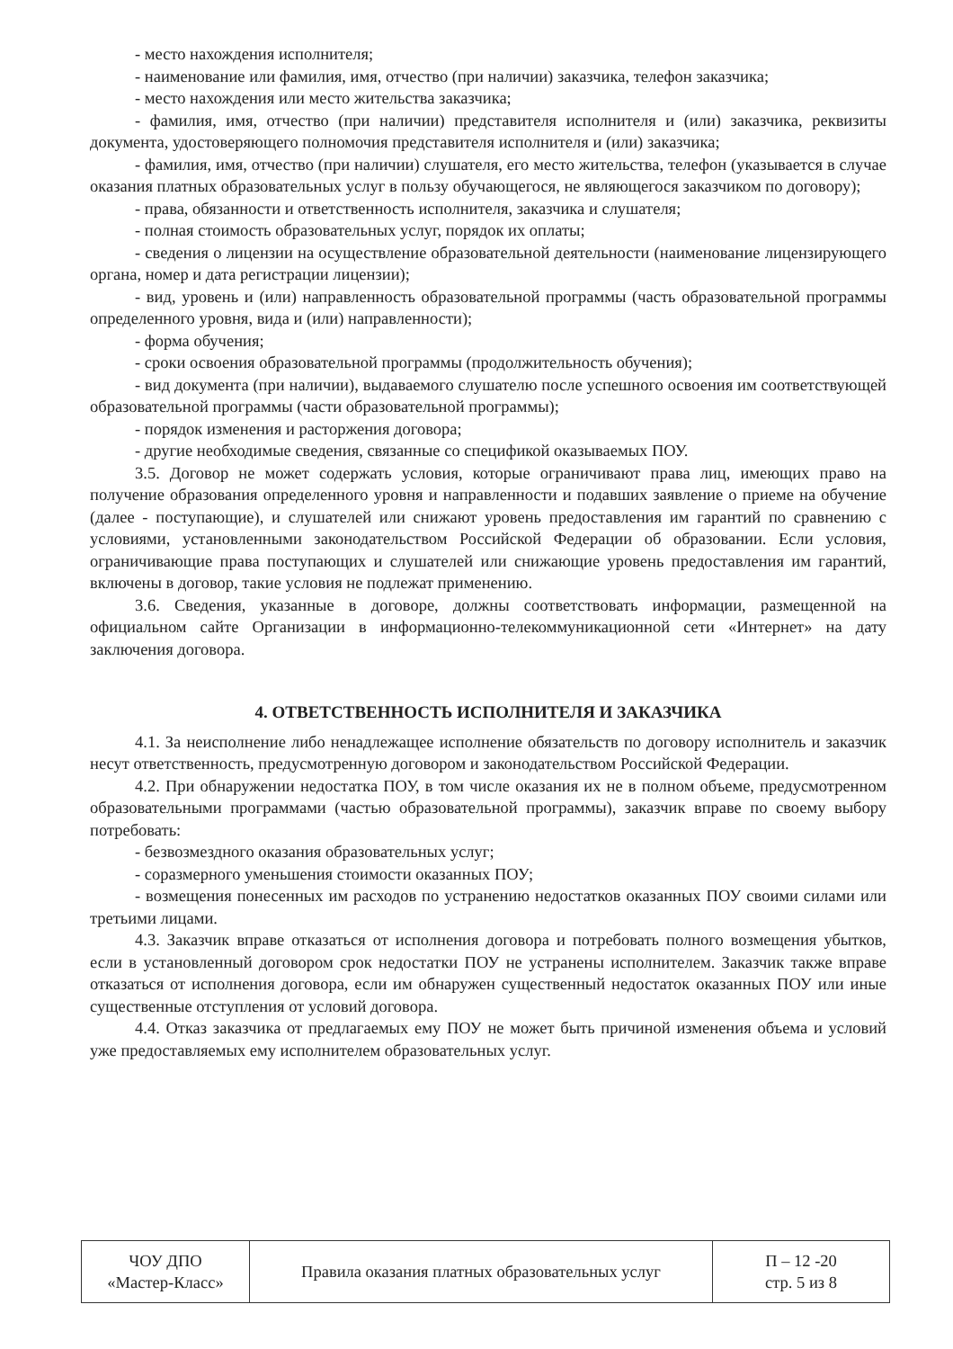- место нахождения исполнителя;
- наименование или фамилия, имя, отчество (при наличии) заказчика, телефон заказчика;
- место нахождения или место жительства заказчика;
- фамилия, имя, отчество (при наличии) представителя исполнителя и (или) заказчика, реквизиты документа, удостоверяющего полномочия представителя исполнителя и (или) заказчика;
- фамилия, имя, отчество (при наличии) слушателя, его место жительства, телефон (указывается в случае оказания платных образовательных услуг в пользу обучающегося, не являющегося заказчиком по договору);
- права, обязанности и ответственность исполнителя, заказчика и слушателя;
- полная стоимость образовательных услуг, порядок их оплаты;
- сведения о лицензии на осуществление образовательной деятельности (наименование лицензирующего органа, номер и дата регистрации лицензии);
- вид, уровень и (или) направленность образовательной программы (часть образовательной программы определенного уровня, вида и (или) направленности);
- форма обучения;
- сроки освоения образовательной программы (продолжительность обучения);
- вид документа (при наличии), выдаваемого слушателю после успешного освоения им соответствующей образовательной программы (части образовательной программы);
- порядок изменения и расторжения договора;
- другие необходимые сведения, связанные со спецификой оказываемых ПОУ.
3.5. Договор не может содержать условия, которые ограничивают права лиц, имеющих право на получение образования определенного уровня и направленности и подавших заявление о приеме на обучение (далее - поступающие), и слушателей или снижают уровень предоставления им гарантий по сравнению с условиями, установленными законодательством Российской Федерации об образовании. Если условия, ограничивающие права поступающих и слушателей или снижающие уровень предоставления им гарантий, включены в договор, такие условия не подлежат применению.
3.6. Сведения, указанные в договоре, должны соответствовать информации, размещенной на официальном сайте Организации в информационно-телекоммуникационной сети «Интернет» на дату заключения договора.
4. ОТВЕТСТВЕННОСТЬ ИСПОЛНИТЕЛЯ И ЗАКАЗЧИКА
4.1. За неисполнение либо ненадлежащее исполнение обязательств по договору исполнитель и заказчик несут ответственность, предусмотренную договором и законодательством Российской Федерации.
4.2. При обнаружении недостатка ПОУ, в том числе оказания их не в полном объеме, предусмотренном образовательными программами (частью образовательной программы), заказчик вправе по своему выбору потребовать:
- безвозмездного оказания образовательных услуг;
- соразмерного уменьшения стоимости оказанных ПОУ;
- возмещения понесенных им расходов по устранению недостатков оказанных ПОУ своими силами или третьими лицами.
4.3. Заказчик вправе отказаться от исполнения договора и потребовать полного возмещения убытков, если в установленный договором срок недостатки ПОУ не устранены исполнителем. Заказчик также вправе отказаться от исполнения договора, если им обнаружен существенный недостаток оказанных ПОУ или иные существенные отступления от условий договора.
4.4. Отказ заказчика от предлагаемых ему ПОУ не может быть причиной изменения объема и условий уже предоставляемых ему исполнителем образовательных услуг.
| ЧОУ ДПО «Мастер-Класс» | Правила оказания платных образовательных услуг | П – 12 -20 стр. 5 из 8 |